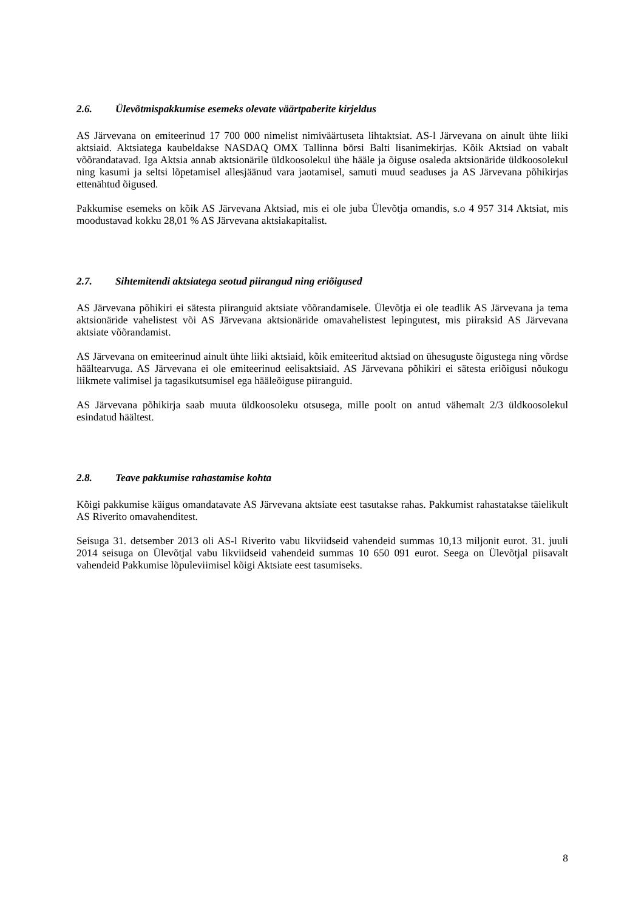2.6. Ülevõtmispakkumise esemeks olevate väärtpaberite kirjeldus
AS Järvevana on emiteerinud 17 700 000 nimelist nimiväärtuseta lihtaktsiat. AS-l Järvevana on ainult ühte liiki aktsiaid. Aktsiatega kaubeldakse NASDAQ OMX Tallinna börsi Balti lisanimekirjas. Kõik Aktsiad on vabalt võõrandatavad. Iga Aktsia annab aktsionärile üldkoosolekul ühe hääle ja õiguse osaleda aktsionäride üldkoosolekul ning kasumi ja seltsi lõpetamisel allesjäänud vara jaotamisel, samuti muud seaduses ja AS Järvevana põhikirjas ettenähtud õigused.
Pakkumise esemeks on kõik AS Järvevana Aktsiad, mis ei ole juba Ülevõtja omandis, s.o 4 957 314 Aktsiat, mis moodustavad kokku 28,01 % AS Järvevana aktsiakapitalist.
2.7. Sihtemitendi aktsiatega seotud piirangud ning eriõigused
AS Järvevana põhikiri ei sätesta piiranguid aktsiate võõrandamisele. Ülevõtja ei ole teadlik AS Järvevana ja tema aktsionäride vahelistest või AS Järvevana aktsionäride omavahelistest lepingutest, mis piiraksid AS Järvevana aktsiate võõrandamist.
AS Järvevana on emiteerinud ainult ühte liiki aktsiaid, kõik emiteeritud aktsiad on ühesuguste õigustega ning võrdse häältearvuga. AS Järvevana ei ole emiteerinud eelisaktsiaid. AS Järvevana põhikiri ei sätesta eriõigusi nõukogu liikmete valimisel ja tagasikutsumisel ega hääleõiguse piiranguid.
AS Järvevana põhikirja saab muuta üldkoosoleku otsusega, mille poolt on antud vähemalt 2/3 üldkoosolekul esindatud häältest.
2.8. Teave pakkumise rahastamise kohta
Kõigi pakkumise käigus omandatavate AS Järvevana aktsiate eest tasutakse rahas. Pakkumist rahastatakse täielikult AS Riverito omavahenditest.
Seisuga 31. detsember 2013 oli AS-l Riverito vabu likviidseid vahendeid summas 10,13 miljonit eurot. 31. juuli 2014 seisuga on Ülevõtjal vabu likviidseid vahendeid summas 10 650 091 eurot. Seega on Ülevõtjal piisavalt vahendeid Pakkumise lõpuleviimisel kõigi Aktsiate eest tasumiseks.
8